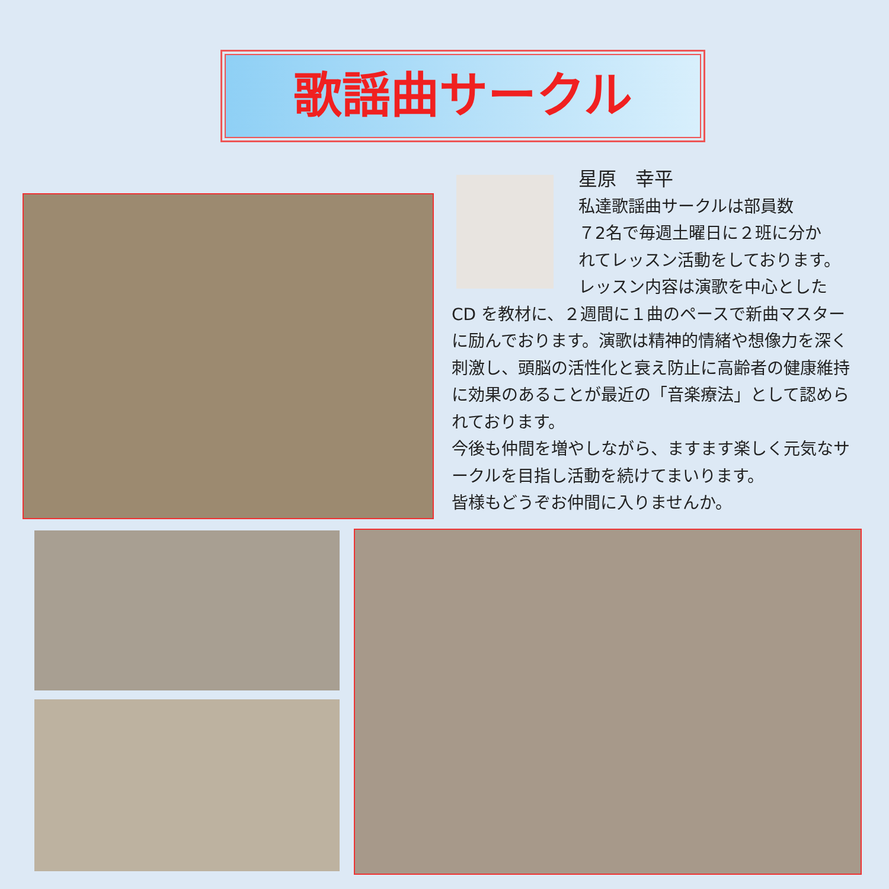歌謡曲サークル
星原　幸平
私達歌謡曲サークルは部員数
７2名で毎週土曜日に２班に分か
れてレッスン活動をしております。
レッスン内容は演歌を中心とした
CD を教材に、２週間に１曲のペースで新曲マスターに励んでおります。演歌は精神的情緒や想像力を深く刺激し、頭脳の活性化と衰え防止に高齢者の健康維持に効果のあることが最近の「音楽療法」として認められております。
今後も仲間を増やしながら、ますます楽しく元気なサークルを目指し活動を続けてまいります。
皆様もどうぞお仲間に入りませんか。